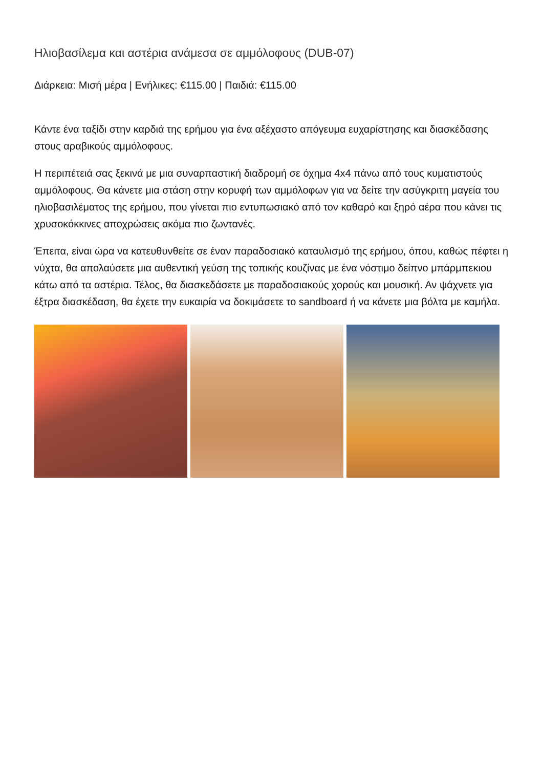Ηλιοβασίλεμα και αστέρια ανάμεσα σε αμμόλοφους (DUB-07)
Διάρκεια: Μισή μέρα | Ενήλικες: €115.00 | Παιδιά: €115.00
Κάντε ένα ταξίδι στην καρδιά της ερήμου για ένα αξέχαστο απόγευμα ευχαρίστησης και διασκέδασης στους αραβικούς αμμόλοφους.
Η περιπέτειά σας ξεκινά με μια συναρπαστική διαδρομή σε όχημα 4x4 πάνω από τους κυματιστούς αμμόλοφους. Θα κάνετε μια στάση στην κορυφή των αμμόλοφων για να δείτε την ασύγκριτη μαγεία του ηλιοβασιλέματος της ερήμου, που γίνεται πιο εντυπωσιακό από τον καθαρό και ξηρό αέρα που κάνει τις χρυσοκόκκινες αποχρώσεις ακόμα πιο ζωντανές.
Έπειτα, είναι ώρα να κατευθυνθείτε σε έναν παραδοσιακό καταυλισμό της ερήμου, όπου, καθώς πέφτει η νύχτα, θα απολαύσετε μια αυθεντική γεύση της τοπικής κουζίνας με ένα νόστιμο δείπνο μπάρμπεκιου κάτω από τα αστέρια. Τέλος, θα διασκεδάσετε με παραδοσιακούς χορούς και μουσική. Αν ψάχνετε για έξτρα διασκέδαση, θα έχετε την ευκαιρία να δοκιμάσετε το sandboard ή να κάνετε μια βόλτα με καμήλα.